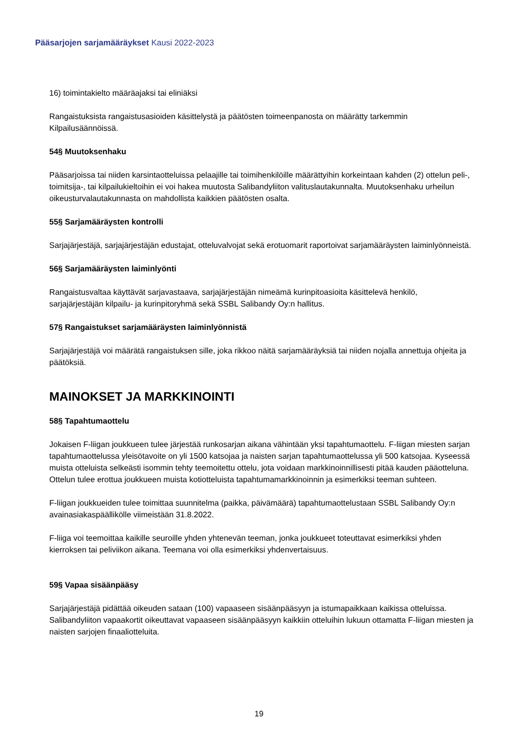Pääsarjojen sarjamääräykset Kausi 2022-2023
16) toimintakielto määräajaksi tai eliniäksi
Rangaistuksista rangaistusasioiden käsittelystä ja päätösten toimeenpanosta on määrätty tarkemmin Kilpailusäännöissä.
54§ Muutoksenhaku
Pääsarjoissa tai niiden karsintaotteluissa pelaajille tai toimihenkilöille määrättyihin korkeintaan kahden (2) ottelun peli-, toimitsija-, tai kilpailukieltoihin ei voi hakea muutosta Salibandyliiton valituslautakunnalta. Muutoksenhaku urheilun oikeusturvalautakunnasta on mahdollista kaikkien päätösten osalta.
55§ Sarjamääräysten kontrolli
Sarjajärjestäjä, sarjajärjestäjän edustajat, otteluvalvojat sekä erotuomarit raportoivat sarjamääräysten laiminlyönneistä.
56§ Sarjamääräysten laiminlyönti
Rangaistusvaltaa käyttävät sarjavastaava, sarjajärjestäjän nimeämä kurinpitoasioita käsittelevä henkilö, sarjajärjestäjän kilpailu- ja kurinpitoryhmä sekä SSBL Salibandy Oy:n hallitus.
57§ Rangaistukset sarjamääräysten laiminlyönnistä
Sarjajärjestäjä voi määrätä rangaistuksen sille, joka rikkoo näitä sarjamääräyksiä tai niiden nojalla annettuja ohjeita ja päätöksiä.
MAINOKSET JA MARKKINOINTI
58§ Tapahtumaottelu
Jokaisen F-liigan joukkueen tulee järjestää runkosarjan aikana vähintään yksi tapahtumaottelu. F-liigan miesten sarjan tapahtumaottelussa yleisötavoite on yli 1500 katsojaa ja naisten sarjan tapahtumaottelussa yli 500 katsojaa. Kyseessä muista otteluista selkeästi isommin tehty teemoitettu ottelu, jota voidaan markkinoinnillisesti pitää kauden pääotteluna. Ottelun tulee erottua joukkueen muista kotiotteluista tapahtumamarkkinoinnin ja esimerkiksi teeman suhteen.
F-liigan joukkueiden tulee toimittaa suunnitelma (paikka, päivämäärä) tapahtumaottelustaan SSBL Salibandy Oy:n avainasiakaspäällikölle viimeistään 31.8.2022.
F-liiga voi teemoittaa kaikille seuroille yhden yhtenevän teeman, jonka joukkueet toteuttavat esimerkiksi yhden kierroksen tai peliviikon aikana. Teemana voi olla esimerkiksi yhdenvertaisuus.
59§ Vapaa sisäänpääsy
Sarjajärjestäjä pidättää oikeuden sataan (100) vapaaseen sisäänpääsyyn ja istumapaikkaan kaikissa otteluissa. Salibandyliiton vapaakortit oikeuttavat vapaaseen sisäänpääsyyn kaikkiin otteluihin lukuun ottamatta F-liigan miesten ja naisten sarjojen finaaliotteluita.
19